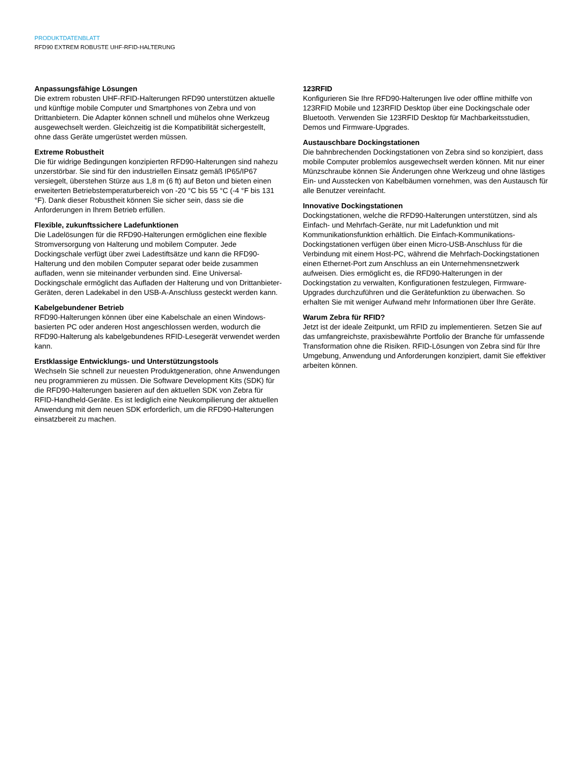PRODUKTDATENBLATT
RFD90 EXTREM ROBUSTE UHF-RFID-HALTERUNG
Anpassungsfähige Lösungen
Die extrem robusten UHF-RFID-Halterungen RFD90 unterstützen aktuelle und künftige mobile Computer und Smartphones von Zebra und von Drittanbietern. Die Adapter können schnell und mühelos ohne Werkzeug ausgewechselt werden. Gleichzeitig ist die Kompatibilität sichergestellt, ohne dass Geräte umgerüstet werden müssen.
Extreme Robustheit
Die für widrige Bedingungen konzipierten RFD90-Halterungen sind nahezu unzerstörbar. Sie sind für den industriellen Einsatz gemäß IP65/IP67 versiegelt, überstehen Stürze aus 1,8 m (6 ft) auf Beton und bieten einen erweiterten Betriebstemperaturbereich von -20 °C bis 55 °C (-4 °F bis 131 °F). Dank dieser Robustheit können Sie sicher sein, dass sie die Anforderungen in Ihrem Betrieb erfüllen.
Flexible, zukunftssichere Ladefunktionen
Die Ladelösungen für die RFD90-Halterungen ermöglichen eine flexible Stromversorgung von Halterung und mobilem Computer. Jede Dockingschale verfügt über zwei Ladestiftsätze und kann die RFD90-Halterung und den mobilen Computer separat oder beide zusammen aufladen, wenn sie miteinander verbunden sind. Eine Universal-Dockingschale ermöglicht das Aufladen der Halterung und von Drittanbieter-Geräten, deren Ladekabel in den USB-A-Anschluss gesteckt werden kann.
Kabelgebundener Betrieb
RFD90-Halterungen können über eine Kabelschale an einen Windows-basierten PC oder anderen Host angeschlossen werden, wodurch die RFD90-Halterung als kabelgebundenes RFID-Lesegerät verwendet werden kann.
Erstklassige Entwicklungs- und Unterstützungstools
Wechseln Sie schnell zur neuesten Produktgeneration, ohne Anwendungen neu programmieren zu müssen. Die Software Development Kits (SDK) für die RFD90-Halterungen basieren auf den aktuellen SDK von Zebra für RFID-Handheld-Geräte. Es ist lediglich eine Neukompilierung der aktuellen Anwendung mit dem neuen SDK erforderlich, um die RFD90-Halterungen einsatzbereit zu machen.
123RFID
Konfigurieren Sie Ihre RFD90-Halterungen live oder offline mithilfe von 123RFID Mobile und 123RFID Desktop über eine Dockingschale oder Bluetooth. Verwenden Sie 123RFID Desktop für Machbarkeitsstudien, Demos und Firmware-Upgrades.
Austauschbare Dockingstationen
Die bahnbrechenden Dockingstationen von Zebra sind so konzipiert, dass mobile Computer problemlos ausgewechselt werden können. Mit nur einer Münzschraube können Sie Änderungen ohne Werkzeug und ohne lästiges Ein- und Ausstecken von Kabelbäumen vornehmen, was den Austausch für alle Benutzer vereinfacht.
Innovative Dockingstationen
Dockingstationen, welche die RFD90-Halterungen unterstützen, sind als Einfach- und Mehrfach-Geräte, nur mit Ladefunktion und mit Kommunikationsfunktion erhältlich. Die Einfach-Kommunikations-Dockingstationen verfügen über einen Micro-USB-Anschluss für die Verbindung mit einem Host-PC, während die Mehrfach-Dockingstationen einen Ethernet-Port zum Anschluss an ein Unternehmensnetzwerk aufweisen. Dies ermöglicht es, die RFD90-Halterungen in der Dockingstation zu verwalten, Konfigurationen festzulegen, Firmware-Upgrades durchzuführen und die Gerätefunktion zu überwachen. So erhalten Sie mit weniger Aufwand mehr Informationen über Ihre Geräte.
Warum Zebra für RFID?
Jetzt ist der ideale Zeitpunkt, um RFID zu implementieren. Setzen Sie auf das umfangreichste, praxisbewährte Portfolio der Branche für umfassende Transformation ohne die Risiken. RFID-Lösungen von Zebra sind für Ihre Umgebung, Anwendung und Anforderungen konzipiert, damit Sie effektiver arbeiten können.